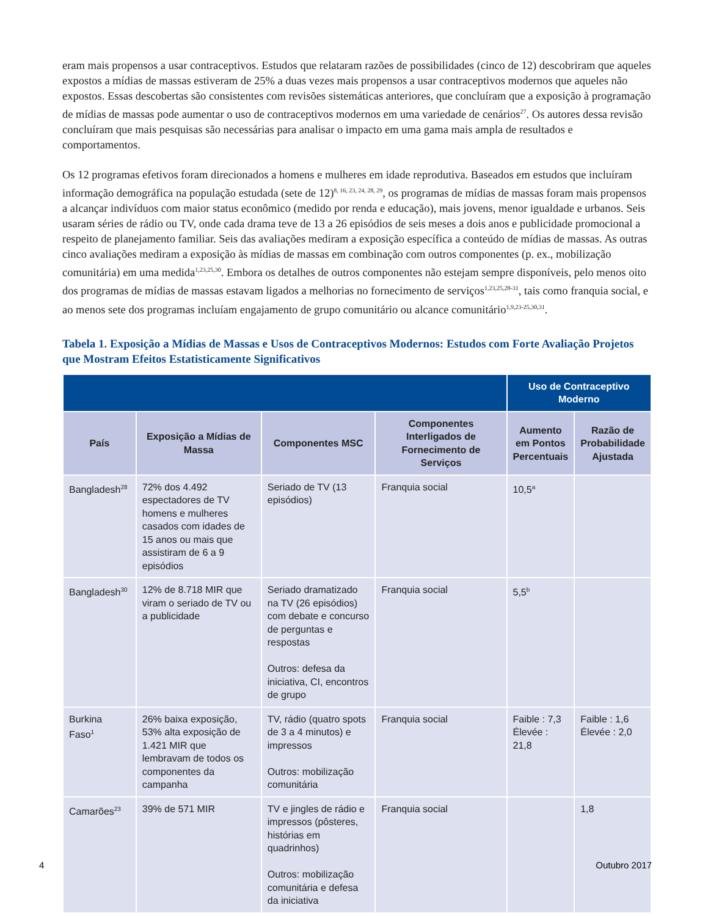eram mais propensos a usar contraceptivos. Estudos que relataram razões de possibilidades (cinco de 12) descobriram que aqueles expostos a mídias de massas estiveram de 25% a duas vezes mais propensos a usar contraceptivos modernos que aqueles não expostos. Essas descobertas são consistentes com revisões sistemáticas anteriores, que concluíram que a exposição à programação de mídias de massas pode aumentar o uso de contraceptivos modernos em uma variedade de cenários<sup>27</sup>. Os autores dessa revisão concluíram que mais pesquisas são necessárias para analisar o impacto em uma gama mais ampla de resultados e comportamentos.
Os 12 programas efetivos foram direcionados a homens e mulheres em idade reprodutiva. Baseados em estudos que incluíram informação demográfica na população estudada (sete de 12)<sup>8, 16, 23, 24, 28, 29</sup>, os programas de mídias de massas foram mais propensos a alcançar indivíduos com maior status econômico (medido por renda e educação), mais jovens, menor igualdade e urbanos. Seis usaram séries de rádio ou TV, onde cada drama teve de 13 a 26 episódios de seis meses a dois anos e publicidade promocional a respeito de planejamento familiar. Seis das avaliações mediram a exposição específica a conteúdo de mídias de massas. As outras cinco avaliações mediram a exposição às mídias de massas em combinação com outros componentes (p. ex., mobilização comunitária) em uma medida<sup>1,23,25,30</sup>. Embora os detalhes de outros componentes não estejam sempre disponíveis, pelo menos oito dos programas de mídias de massas estavam ligados a melhorias no fornecimento de serviços<sup>1,23,25,28-31</sup>, tais como franquia social, e ao menos sete dos programas incluíam engajamento de grupo comunitário ou alcance comunitário<sup>1,9,23-25,30,31</sup>.
Tabela 1. Exposição a Mídias de Massas e Usos de Contraceptivos Modernos: Estudos com Forte Avaliação Projetos que Mostram Efeitos Estatisticamente Significativos
| | | | | Uso de Contraceptivo Moderno | |
| --- | --- | --- | --- | --- | --- |
| País | Exposição a Mídias de Massa | Componentes MSC | Componentes Interligados de Fornecimento de Serviços | Aumento em Pontos Percentuais | Razão de Probabilidade Ajustada |
| Bangladesh<sup>28</sup> | 72% dos 4.492 espectadores de TV homens e mulheres casados com idades de 15 anos ou mais que assistiram de 6 a 9 episódios | Seriado de TV (13 episódios) | Franquia social | 10,5<sup>a</sup> | |
| Bangladesh<sup>30</sup> | 12% de 8.718 MIR que viram o seriado de TV ou a publicidade | Seriado dramatizado na TV (26 episódios) com debate e concurso de perguntas e respostas Outros: defesa da iniciativa, CI, encontros de grupo | Franquia social | 5,5<sup>b</sup> | |
| Burkina Faso<sup>1</sup> | 26% baixa exposição, 53% alta exposição de 1.421 MIR que lembravam de todos os componentes da campanha | TV, rádio (quatro spots de 3 a 4 minutos) e impressos Outros: mobilização comunitária | Franquia social | Faible : 7,3 Élevée : 21,8 | Faible : 1,6 Élevée : 2,0 |
| Camarões<sup>23</sup> | 39% de 571 MIR | TV e jingles de rádio e impressos (pôsteres, histórias em quadrinhos) Outros: mobilização comunitária e defesa da iniciativa | Franquia social | | 1,8 |
4 Outubro 2017